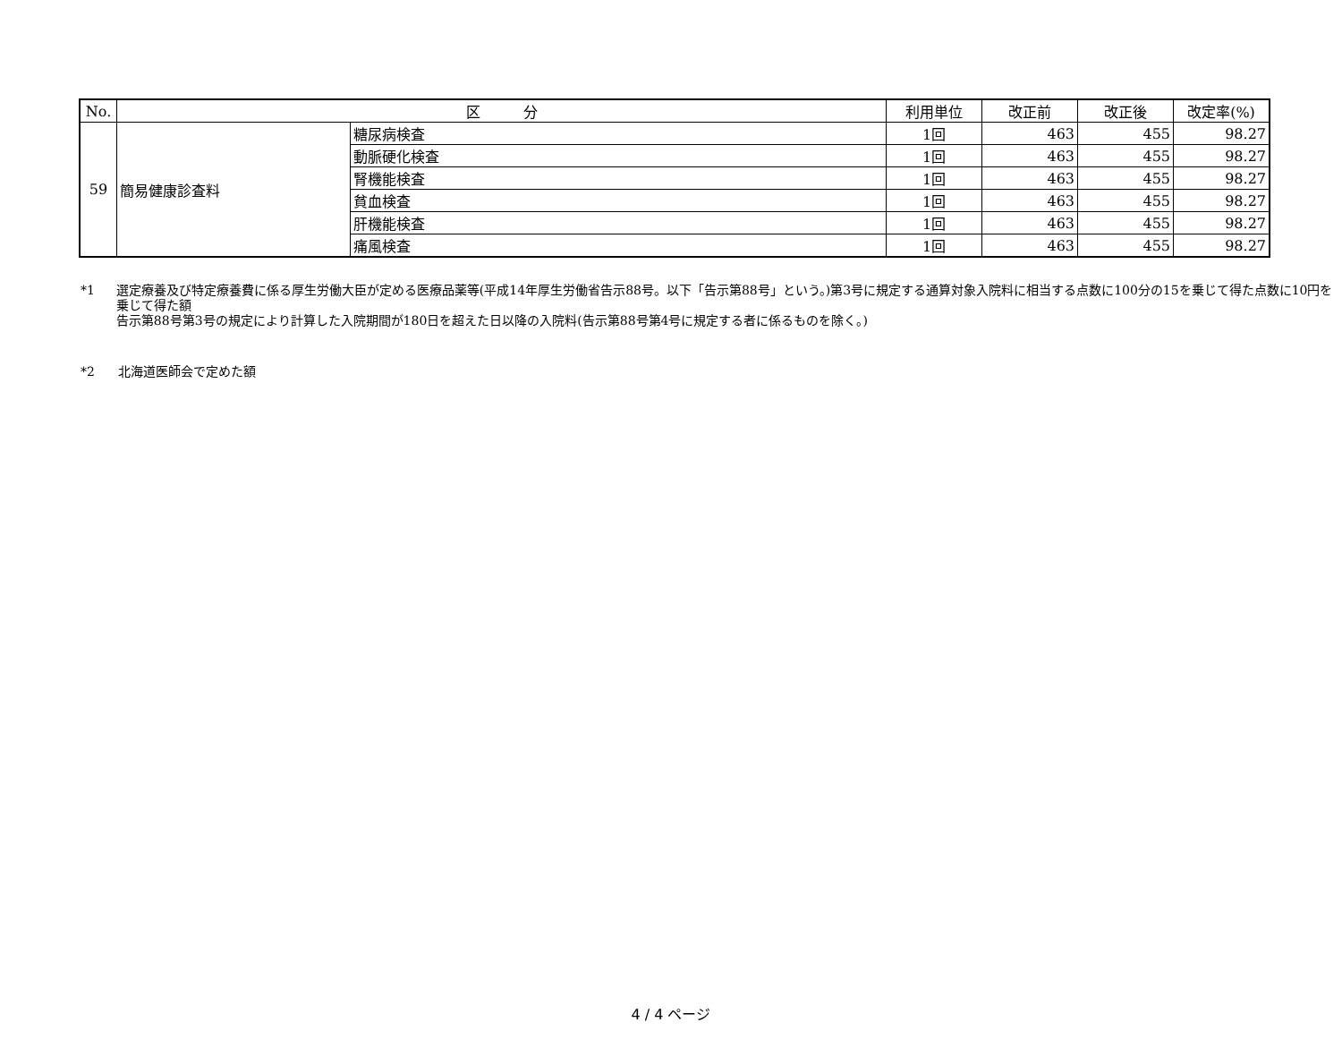| No. | 区 分 | | 利用単位 | 改正前 | 改正後 | 改定率(%) |
| --- | --- | --- | --- | --- | --- | --- |
| 59 | 簡易健康診査料 | 糖尿病検査 | 1回 | 463 | 455 | 98.27 |
| | | 動脈硬化検査 | 1回 | 463 | 455 | 98.27 |
| | | 腎機能検査 | 1回 | 463 | 455 | 98.27 |
| | | 貧血検査 | 1回 | 463 | 455 | 98.27 |
| | | 肝機能検査 | 1回 | 463 | 455 | 98.27 |
| | | 痛風検査 | 1回 | 463 | 455 | 98.27 |
*1 選定療養及び特定療養費に係る厚生労働大臣が定める医療品薬等(平成14年厚生労働省告示88号。以下「告示第88号」という。)第3号に規定する通算対象入院料に相当する点数に100分の15を乗じて得た点数に10円を乗じて得た額
告示第88号第3号の規定により計算した入院期間が180日を超えた日以降の入院料(告示第88号第4号に規定する者に係るものを除く。)
*2 北海道医師会で定めた額
4 / 4 ページ